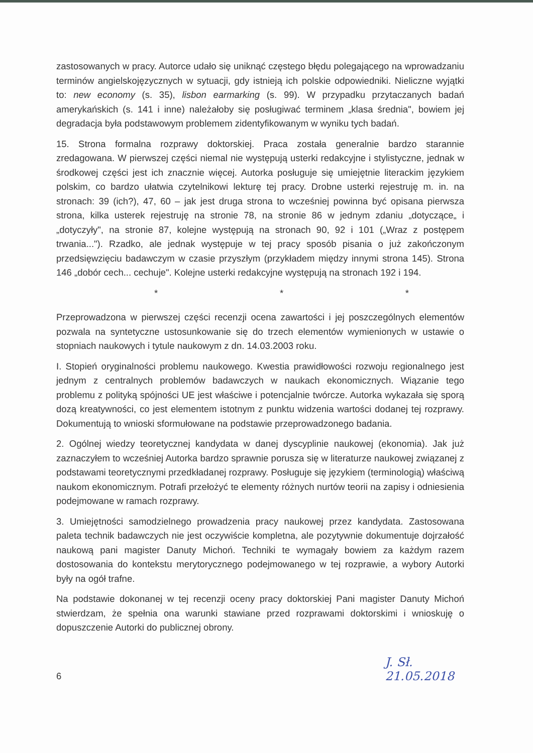zastosowanych w pracy. Autorce udało się uniknąć częstego błędu polegającego na wprowadzaniu terminów angielskojęzycznych w sytuacji, gdy istnieją ich polskie odpowiedniki. Nieliczne wyjątki to: new economy (s. 35), lisbon earmarking (s. 99). W przypadku przytaczanych badań amerykańskich (s. 141 i inne) należałoby się posługiwać terminem „klasa średnia", bowiem jej degradacja była podstawowym problemem zidentyfikowanym w wyniku tych badań.
15. Strona formalna rozprawy doktorskiej. Praca została generalnie bardzo starannie zredagowana. W pierwszej części niemal nie występują usterki redakcyjne i stylistyczne, jednak w środkowej części jest ich znacznie więcej. Autorka posługuje się umiejętnie literackim językiem polskim, co bardzo ułatwia czytelnikowi lekturę tej pracy. Drobne usterki rejestruję m. in. na stronach: 39 (ich?), 47, 60 – jak jest druga strona to wcześniej powinna być opisana pierwsza strona, kilka usterek rejestruję na stronie 78, na stronie 86 w jednym zdaniu „dotyczące„ i „dotyczyły", na stronie 87, kolejne występują na stronach 90, 92 i 101 („Wraz z postępem trwania..."). Rzadko, ale jednak występuje w tej pracy sposób pisania o już zakończonym przedsięwzięciu badawczym w czasie przyszłym (przykładem między innymi strona 145). Strona 146 „dobór cech... cechuje". Kolejne usterki redakcyjne występują na stronach 192 i 194.
* * *
Przeprowadzona w pierwszej części recenzji ocena zawartości i jej poszczególnych elementów pozwala na syntetyczne ustosunkowanie się do trzech elementów wymienionych w ustawie o stopniach naukowych i tytule naukowym z dn. 14.03.2003 roku.
I. Stopień oryginalności problemu naukowego. Kwestia prawidłowości rozwoju regionalnego jest jednym z centralnych problemów badawczych w naukach ekonomicznych. Wiązanie tego problemu z polityką spójności UE jest właściwe i potencjalnie twórcze. Autorka wykazała się sporą dozą kreatywności, co jest elementem istotnym z punktu widzenia wartości dodanej tej rozprawy. Dokumentują to wnioski sformułowane na podstawie przeprowadzonego badania.
2. Ogólnej wiedzy teoretycznej kandydata w danej dyscyplinie naukowej (ekonomia). Jak już zaznaczyłem to wcześniej Autorka bardzo sprawnie porusza się w literaturze naukowej związanej z podstawami teoretycznymi przedkładanej rozprawy. Posługuje się językiem (terminologią) właściwą naukom ekonomicznym. Potrafi przełożyć te elementy różnych nurtów teorii na zapisy i odniesienia podejmowane w ramach rozprawy.
3. Umiejętności samodzielnego prowadzenia pracy naukowej przez kandydata. Zastosowana paleta technik badawczych nie jest oczywiście kompletna, ale pozytywnie dokumentuje dojrzałość naukową pani magister Danuty Michoń. Techniki te wymagały bowiem za każdym razem dostosowania do kontekstu merytorycznego podejmowanego w tej rozprawie, a wybory Autorki były na ogół trafne.
Na podstawie dokonanej w tej recenzji oceny pracy doktorskiej Pani magister Danuty Michoń stwierdzam, że spełnia ona warunki stawiane przed rozprawami doktorskimi i wnioskuję o dopuszczenie Autorki do publicznej obrony.
6 J. Sł.
21.05.2018